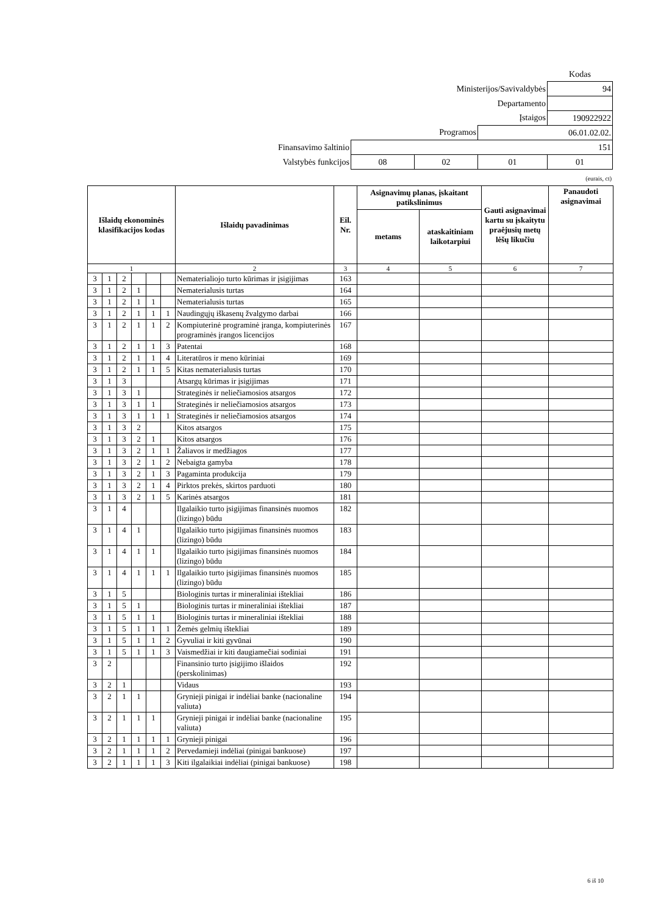| | | | | Kodas |
| Ministerijos/Savivaldybės | | | | 94 |
| Departamento | | | | |
| Įstaigos | | | | 190922922 |
| Programos | | | 06.01.02.02. | |
| Finansavimo šaltinio | 151 | | | |
| Valstybės funkcijos | 08 | 02 | 01 | 01 |
(eurais, ct)
| Išlaidų ekonominės klasifikacijos kodas | | | | | | Išlaidų pavadinimas | Eil. Nr. | Asignavimų planas, įskaitant patikslinimus | | Gauti asignavimai kartu su įskaitytu praėjusių metų lėšų likučiu | Panaudoti asignavimai |
| --- | --- | --- | --- | --- | --- | --- | --- | --- | --- | --- | --- |
| | | | | | | | | metams | ataskaitiniam laikotarpiui | | |
| 1 | | | | | | 2 | 3 | 4 | 5 | 6 | 7 |
| 3 | 1 | 2 | | | | Nematerialiojo turto kūrimas ir įsigijimas | 163 | | | | |
| 3 | 1 | 2 | 1 | | | Nematerialusis turtas | 164 | | | | |
| 3 | 1 | 2 | 1 | 1 | | Nematerialusis turtas | 165 | | | | |
| 3 | 1 | 2 | 1 | 1 | 1 | Naudingųjų iškasenų žvalgymo darbai | 166 | | | | |
| 3 | 1 | 2 | 1 | 1 | 2 | Kompiuterinė programinė įranga, kompiuterinės programinės įrangos licencijos | 167 | | | | |
| 3 | 1 | 2 | 1 | 1 | 3 | Patentai | 168 | | | | |
| 3 | 1 | 2 | 1 | 1 | 4 | Literatūros ir meno kūriniai | 169 | | | | |
| 3 | 1 | 2 | 1 | 1 | 5 | Kitas nematerialusis turtas | 170 | | | | |
| 3 | 1 | 3 | | | | Atsargų kūrimas ir įsigijimas | 171 | | | | |
| 3 | 1 | 3 | 1 | | | Strateginės ir neliečiamosios atsargos | 172 | | | | |
| 3 | 1 | 3 | 1 | 1 | | Strateginės ir neliečiamosios atsargos | 173 | | | | |
| 3 | 1 | 3 | 1 | 1 | 1 | Strateginės ir neliečiamosios atsargos | 174 | | | | |
| 3 | 1 | 3 | 2 | | | Kitos atsargos | 175 | | | | |
| 3 | 1 | 3 | 2 | 1 | | Kitos atsargos | 176 | | | | |
| 3 | 1 | 3 | 2 | 1 | 1 | Žaliavos ir medžiagos | 177 | | | | |
| 3 | 1 | 3 | 2 | 1 | 2 | Nebaigta gamyba | 178 | | | | |
| 3 | 1 | 3 | 2 | 1 | 3 | Pagaminta produkcija | 179 | | | | |
| 3 | 1 | 3 | 2 | 1 | 4 | Pirktos prekės, skirtos parduoti | 180 | | | | |
| 3 | 1 | 3 | 2 | 1 | 5 | Karinės atsargos | 181 | | | | |
| 3 | 1 | 4 | | | | Ilgalaikio turto įsigijimas finansinės nuomos (lizingo) būdu | 182 | | | | |
| 3 | 1 | 4 | 1 | | | Ilgalaikio turto įsigijimas finansinės nuomos (lizingo) būdu | 183 | | | | |
| 3 | 1 | 4 | 1 | 1 | | Ilgalaikio turto įsigijimas finansinės nuomos (lizingo) būdu | 184 | | | | |
| 3 | 1 | 4 | 1 | 1 | 1 | Ilgalaikio turto įsigijimas finansinės nuomos (lizingo) būdu | 185 | | | | |
| 3 | 1 | 5 | | | | Biologinis turtas ir mineraliniai ištekliai | 186 | | | | |
| 3 | 1 | 5 | 1 | | | Biologinis turtas ir mineraliniai ištekliai | 187 | | | | |
| 3 | 1 | 5 | 1 | 1 | | Biologinis turtas ir mineraliniai ištekliai | 188 | | | | |
| 3 | 1 | 5 | 1 | 1 | 1 | Žemės gelmių ištekliai | 189 | | | | |
| 3 | 1 | 5 | 1 | 1 | 2 | Gyvuliai ir kiti gyvūnai | 190 | | | | |
| 3 | 1 | 5 | 1 | 1 | 3 | Vaismedžiai ir kiti daugiamečiai sodiniai | 191 | | | | |
| 3 | 2 | | | | | Finansinio turto įsigijimo išlaidos (perskolinimas) | 192 | | | | |
| 3 | 2 | 1 | | | | Vidaus | 193 | | | | |
| 3 | 2 | 1 | 1 | | | Grynieji pinigai ir indėliai banke (nacionaline valiuta) | 194 | | | | |
| 3 | 2 | 1 | 1 | 1 | | Grynieji pinigai ir indėliai banke (nacionaline valiuta) | 195 | | | | |
| 3 | 2 | 1 | 1 | 1 | 1 | Grynieji pinigai | 196 | | | | |
| 3 | 2 | 1 | 1 | 1 | 2 | Pervedamieji indėliai (pinigai bankuose) | 197 | | | | |
| 3 | 2 | 1 | 1 | 1 | 3 | Kiti ilgalaikiai indėliai (pinigai bankuose) | 198 | | | | |
6 iš 10